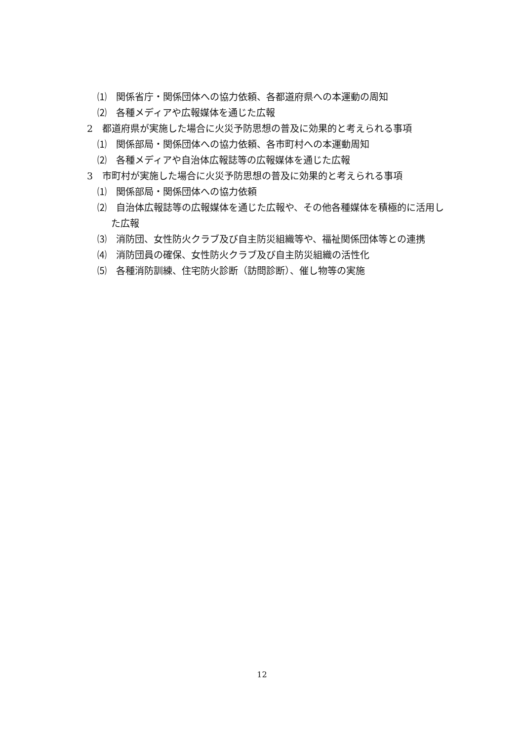⑴　関係省庁・関係団体への協力依頼、各都道府県への本運動の周知
⑵　各種メディアや広報媒体を通じた広報
2　都道府県が実施した場合に火災予防思想の普及に効果的と考えられる事項
⑴　関係部局・関係団体への協力依頼、各市町村への本運動周知
⑵　各種メディアや自治体広報誌等の広報媒体を通じた広報
3　市町村が実施した場合に火災予防思想の普及に効果的と考えられる事項
⑴　関係部局・関係団体への協力依頼
⑵　自治体広報誌等の広報媒体を通じた広報や、その他各種媒体を積極的に活用した広報
⑶　消防団、女性防火クラブ及び自主防災組織等や、福祉関係団体等との連携
⑷　消防団員の確保、女性防火クラブ及び自主防災組織の活性化
⑸　各種消防訓練、住宅防火診断（訪問診断）、催し物等の実施
12